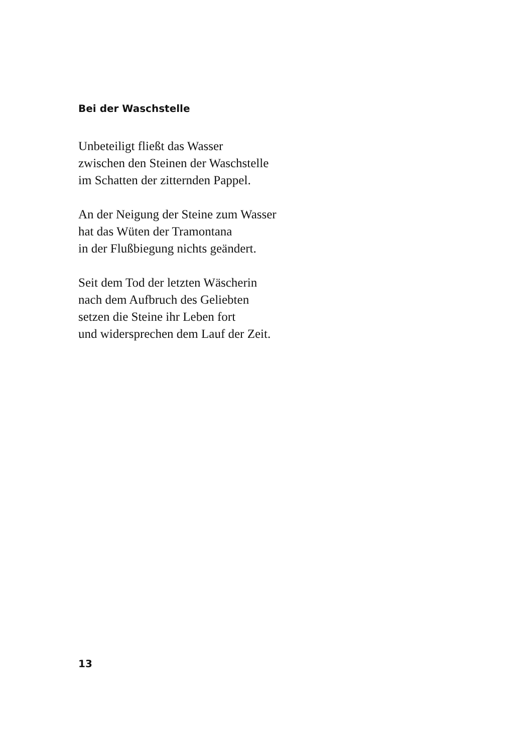Bei der Waschstelle
Unbeteiligt fließt das Wasser
zwischen den Steinen der Waschstelle
im Schatten der zitternden Pappel.
An der Neigung der Steine zum Wasser
hat das Wüten der Tramontana
in der Flußbiegung nichts geändert.
Seit dem Tod der letzten Wäscherin
nach dem Aufbruch des Geliebten
setzen die Steine ihr Leben fort
und widersprechen dem Lauf der Zeit.
13